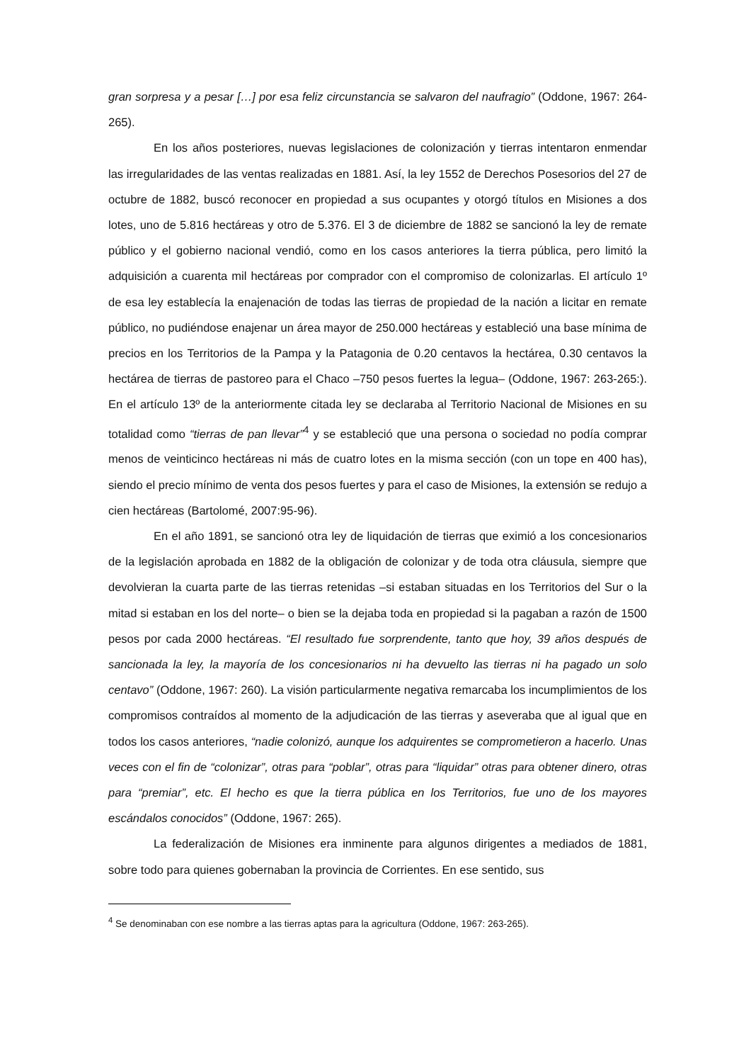gran sorpresa y a pesar […] por esa feliz circunstancia se salvaron del naufragio” (Oddone, 1967: 264-265).
En los años posteriores, nuevas legislaciones de colonización y tierras intentaron enmendar las irregularidades de las ventas realizadas en 1881. Así, la ley 1552 de Derechos Posesorios del 27 de octubre de 1882, buscó reconocer en propiedad a sus ocupantes y otorgó títulos en Misiones a dos lotes, uno de 5.816 hectáreas y otro de 5.376. El 3 de diciembre de 1882 se sancionó la ley de remate público y el gobierno nacional vendió, como en los casos anteriores la tierra pública, pero limitó la adquisición a cuarenta mil hectáreas por comprador con el compromiso de colonizarlas. El artículo 1º de esa ley establecía la enajenación de todas las tierras de propiedad de la nación a licitar en remate público, no pudiéndose enajenar un área mayor de 250.000 hectáreas y estableció una base mínima de precios en los Territorios de la Pampa y la Patagonia de 0.20 centavos la hectárea, 0.30 centavos la hectárea de tierras de pastoreo para el Chaco –750 pesos fuertes la legua– (Oddone, 1967: 263-265:). En el artículo 13º de la anteriormente citada ley se declaraba al Territorio Nacional de Misiones en su totalidad como “tierras de pan llevar”<sup>4</sup> y se estableció que una persona o sociedad no podía comprar menos de veinticinco hectáreas ni más de cuatro lotes en la misma sección (con un tope en 400 has), siendo el precio mínimo de venta dos pesos fuertes y para el caso de Misiones, la extensión se redujo a cien hectáreas (Bartolomé, 2007:95-96).
En el año 1891, se sancionó otra ley de liquidación de tierras que eximió a los concesionarios de la legislación aprobada en 1882 de la obligación de colonizar y de toda otra cláusula, siempre que devolvieran la cuarta parte de las tierras retenidas –si estaban situadas en los Territorios del Sur o la mitad si estaban en los del norte– o bien se la dejaba toda en propiedad si la pagaban a razón de 1500 pesos por cada 2000 hectáreas. “El resultado fue sorprendente, tanto que hoy, 39 años después de sancionada la ley, la mayoría de los concesionarios ni ha devuelto las tierras ni ha pagado un solo centavo” (Oddone, 1967: 260). La visión particularmente negativa remarcaba los incumplimientos de los compromisos contraídos al momento de la adjudicación de las tierras y aseveraba que al igual que en todos los casos anteriores, “nadie colonizó, aunque los adquirentes se comprometieron a hacerlo. Unas veces con el fin de “colonizar”, otras para “poblar”, otras para “liquidar” otras para obtener dinero, otras para “premiar”, etc. El hecho es que la tierra pública en los Territorios, fue uno de los mayores escándalos conocidos” (Oddone, 1967: 265).
La federalización de Misiones era inminente para algunos dirigentes a mediados de 1881, sobre todo para quienes gobernaban la provincia de Corrientes. En ese sentido, sus
<sup>4</sup> Se denominaban con ese nombre a las tierras aptas para la agricultura (Oddone, 1967: 263-265).